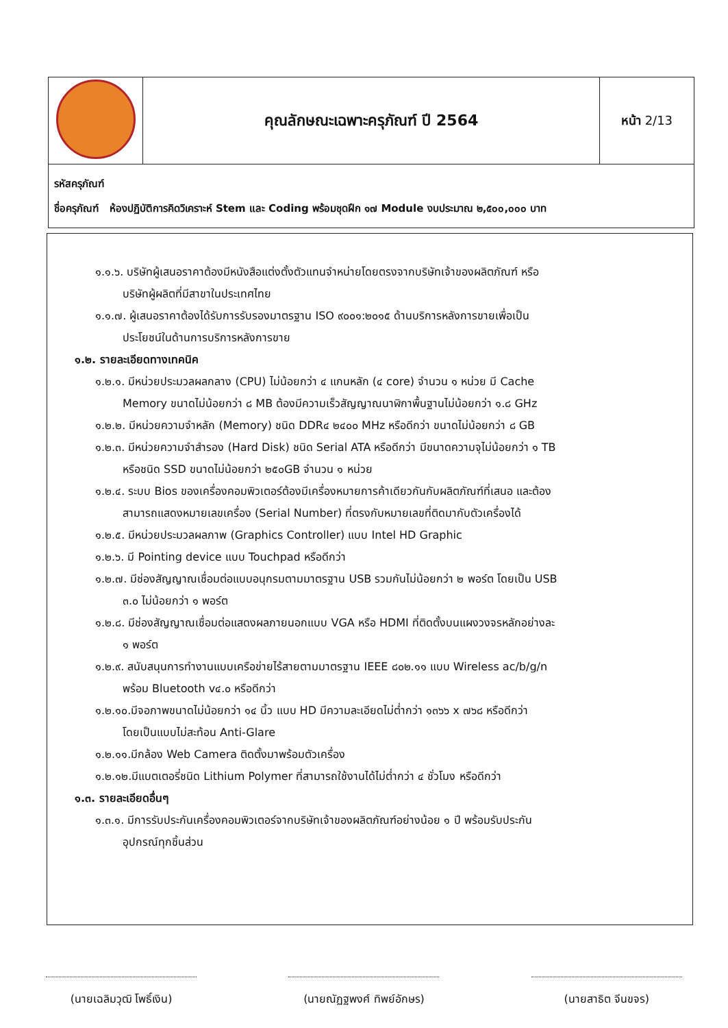| | คุณลักษณะเฉพาะครุภัณฑ์ ปี 2564 | หน้า 2/13 |
| รหัสครุภัณฑ์ ชื่อครุภัณฑ์ ห้องปฏิบัติการคิดวิเคราะห์ Stem และ Coding พร้อมชุดฝึก ๑๗ Module งบประมาณ ๒,๕๐๐,๐๐๐ บาท | | |
๑.๑.๖. บริษัทผู้เสนอราคาต้องมีหนังสือแต่งตั้งตัวแทนจำหน่ายโดยตรงจากบริษัทเจ้าของผลิตภัณฑ์ หรือ
บริษัทผู้ผลิตที่มีสาขาในประเทศไทย
๑.๑.๗. ผู้เสนอราคาต้องได้รับการรับรองมาตรฐาน ISO ๙๐๐๑:๒๐๑๕ ด้านบริการหลังการขายเพื่อเป็น
ประโยชน์ในด้านการบริการหลังการขาย
๑.๒. รายละเอียดทางเทคนิค
๑.๒.๑. มีหน่วยประมวลผลกลาง (CPU) ไม่น้อยกว่า ๔ แกนหลัก (๔ core) จำนวน ๑ หน่วย มี Cache
Memory ขนาดไม่น้อยกว่า ๘ MB ต้องมีความเร็วสัญญาณนาฬิกาพื้นฐานไม่น้อยกว่า ๑.๘ GHz
๑.๒.๒. มีหน่วยความจำหลัก (Memory) ชนิด DDR๔ ๒๔๐๐ MHz หรือดีกว่า ขนาดไม่น้อยกว่า ๘ GB
๑.๒.๓. มีหน่วยความจำสำรอง (Hard Disk) ชนิด Serial ATA หรือดีกว่า มีขนาดความจุไม่น้อยกว่า ๑ TB
หรือชนิด SSD ขนาดไม่น้อยกว่า ๒๕๐GB จำนวน ๑ หน่วย
๑.๒.๔. ระบบ Bios ของเครื่องคอมพิวเตอร์ต้องมีเครื่องหมายการค้าเดียวกันกับผลิตภัณฑ์ที่เสนอ และต้อง
สามารถแสดงหมายเลขเครื่อง (Serial Number) ที่ตรงกับหมายเลขที่ติดมากับตัวเครื่องได้
๑.๒.๕. มีหน่วยประมวลผลภาพ (Graphics Controller) แบบ Intel HD Graphic
๑.๒.๖. มี Pointing device แบบ Touchpad หรือดีกว่า
๑.๒.๗. มีช่องสัญญาณเชื่อมต่อแบบอนุกรมตามมาตรฐาน USB รวมกันไม่น้อยกว่า ๒ พอร์ต โดยเป็น USB
๓.๐ ไม่น้อยกว่า ๑ พอร์ต
๑.๒.๘. มีช่องสัญญาณเชื่อมต่อแสดงผลภายนอกแบบ VGA หรือ HDMI ที่ติดตั้งบนแผงวงจรหลักอย่างละ
๑ พอร์ต
๑.๒.๙. สนับสนุนการทำงานแบบเครือข่ายไร้สายตามมาตรฐาน IEEE ๘๐๒.๑๑ แบบ Wireless ac/b/g/n
พร้อม Bluetooth v๔.๐ หรือดีกว่า
๑.๒.๑๐.มีจอภาพขนาดไม่น้อยกว่า ๑๔ นิ้ว แบบ HD มีความละเอียดไม่ต่ำกว่า ๑๓๖๖ x ๗๖๘ หรือดีกว่า
โดยเป็นแบบไม่สะท้อน Anti-Glare
๑.๒.๑๑.มีกล้อง Web Camera ติดตั้งมาพร้อมตัวเครื่อง
๑.๒.๑๒.มีแบตเตอรี่ชนิด Lithium Polymer ที่สามารถใช้งานได้ไม่ต่ำกว่า ๔ ชั่วโมง หรือดีกว่า
๑.๓. รายละเอียดอื่นๆ
๑.๓.๑. มีการรับประกันเครื่องคอมพิวเตอร์จากบริษัทเจ้าของผลิตภัณฑ์อย่างน้อย ๑ ปี พร้อมรับประกัน
อุปกรณ์ทุกชิ้นส่วน
(นายเฉลิมวุฒิ โพธิ์เงิน)
(นายณัฏฐพงศ์ ทิพย์อักษร)
(นายสาธิต จีนขจร)